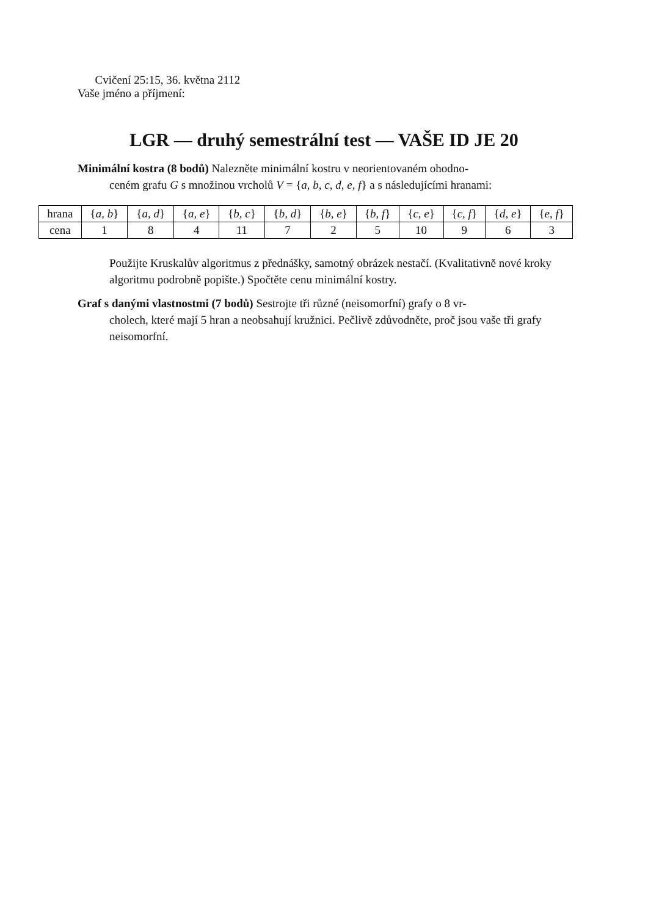Cvičení 25:15, 36. května 2112
Vaše jméno a příjmení:
LGR — druhý semestrální test — VAŠE ID JE 20
Minimální kostra (8 bodů) Nalezněte minimální kostru v neorientovaném ohodno-
ceném grafu G s množinou vrcholů V = {a, b, c, d, e, f} a s následujícími hranami:
| hrana | { a, b } | { a, d } | { a, e } | { b, c } | { b, d } | { b, e } | { b, f } | { c, e } | { c, f } | { d, e } | { e, f } |
| cena | 1 | 8 | 4 | 11 | 7 | 2 | 5 | 10 | 9 | 6 | 3 |
Použijte Kruskalův algoritmus z přednášky, samotný obrázek nestačí. (Kvalitativně nové kroky algoritmu podrobně popište.) Spočtěte cenu minimální kostry.
Graf s danými vlastnostmi (7 bodů) Sestrojte tři různé (neisomorfní) grafy o 8 vr-
cholech, které mají 5 hran a neobsahují kružnici. Pečlivě zdůvodněte, proč jsou vaše tři grafy neisomorfní.